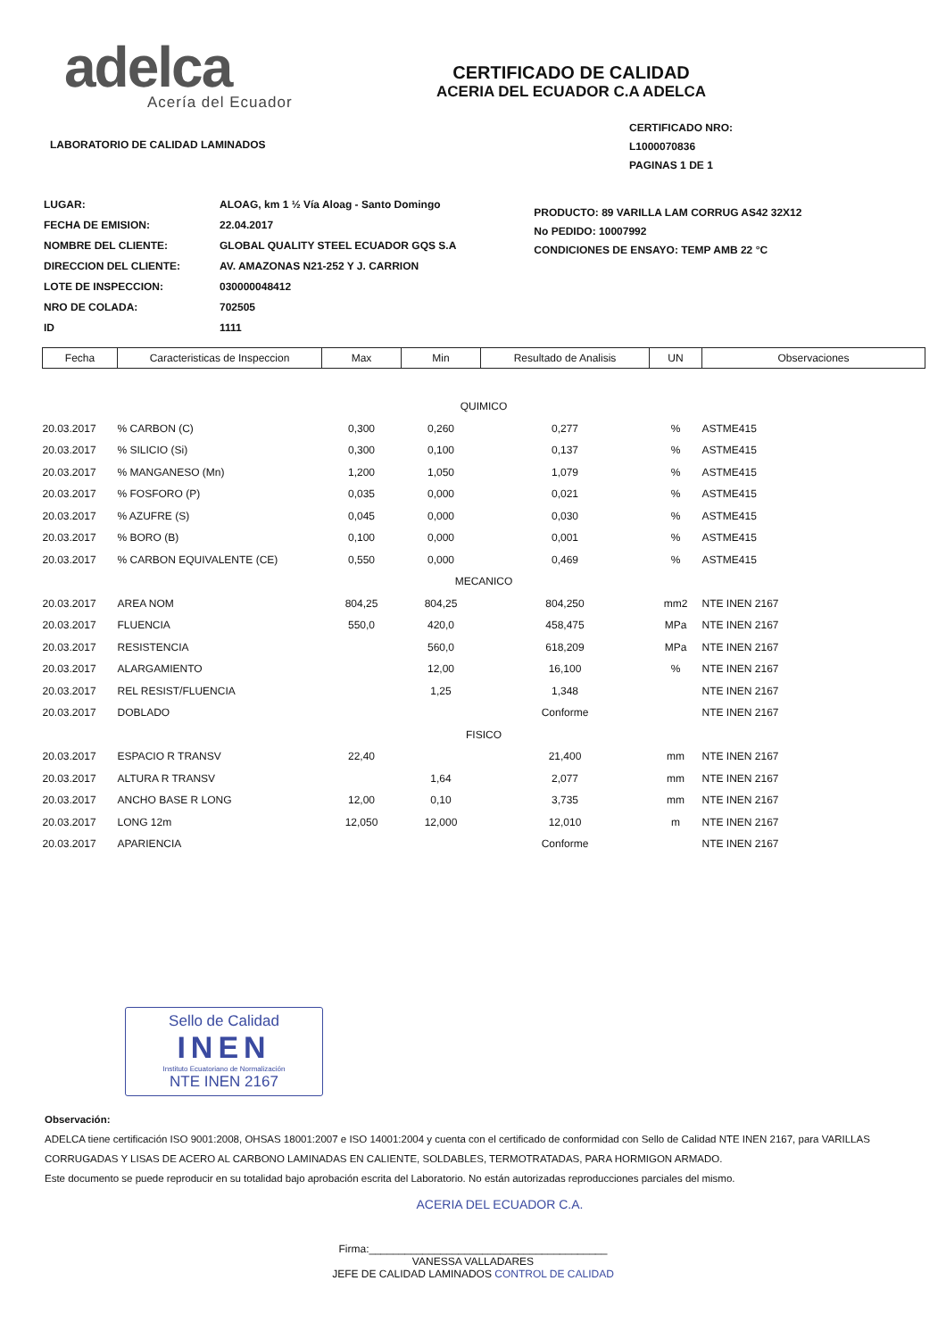adelca
Acería del Ecuador
LABORATORIO DE CALIDAD LAMINADOS
CERTIFICADO DE CALIDAD
ACERIA DEL ECUADOR C.A ADELCA
CERTIFICADO NRO: L1000070836
PAGINAS 1 DE 1
| LUGAR: | ALOAG, km 1 ½ Vía Aloag - Santo Domingo |
| FECHA DE EMISION: | 22.04.2017 |
| NOMBRE DEL CLIENTE: | GLOBAL QUALITY STEEL ECUADOR GQS S.A |
| DIRECCION DEL CLIENTE: | AV. AMAZONAS N21-252 Y J. CARRION |
| LOTE DE INSPECCION: | 030000048412 |
| NRO DE COLADA: | 702505 |
| ID | 1111 |
PRODUCTO: 89 VARILLA LAM CORRUG AS42 32X12
No PEDIDO: 10007992
CONDICIONES DE ENSAYO: TEMP AMB 22 °C
| Fecha | Caracteristicas de Inspeccion | Max | Min | Resultado de Analisis | UN | Observaciones |
| --- | --- | --- | --- | --- | --- | --- |
| QUIMICO | | | | | | |
| 20.03.2017 | % CARBON (C) | 0,300 | 0,260 | 0,277 | % | ASTME415 |
| 20.03.2017 | % SILICIO (Si) | 0,300 | 0,100 | 0,137 | % | ASTME415 |
| 20.03.2017 | % MANGANESO (Mn) | 1,200 | 1,050 | 1,079 | % | ASTME415 |
| 20.03.2017 | % FOSFORO (P) | 0,035 | 0,000 | 0,021 | % | ASTME415 |
| 20.03.2017 | % AZUFRE (S) | 0,045 | 0,000 | 0,030 | % | ASTME415 |
| 20.03.2017 | % BORO (B) | 0,100 | 0,000 | 0,001 | % | ASTME415 |
| 20.03.2017 | % CARBON EQUIVALENTE (CE) | 0,550 | 0,000 | 0,469 | % | ASTME415 |
| MECANICO | | | | | | |
| 20.03.2017 | AREA NOM | 804,25 | 804,25 | 804,250 | mm2 | NTE INEN 2167 |
| 20.03.2017 | FLUENCIA | 550,0 | 420,0 | 458,475 | MPa | NTE INEN 2167 |
| 20.03.2017 | RESISTENCIA | | 560,0 | 618,209 | MPa | NTE INEN 2167 |
| 20.03.2017 | ALARGAMIENTO | | 12,00 | 16,100 | % | NTE INEN 2167 |
| 20.03.2017 | REL RESIST/FLUENCIA | | 1,25 | 1,348 | | NTE INEN 2167 |
| 20.03.2017 | DOBLADO | | | Conforme | | NTE INEN 2167 |
| FISICO | | | | | | |
| 20.03.2017 | ESPACIO R TRANSV | 22,40 | | 21,400 | mm | NTE INEN 2167 |
| 20.03.2017 | ALTURA R TRANSV | | 1,64 | 2,077 | mm | NTE INEN 2167 |
| 20.03.2017 | ANCHO BASE R LONG | 12,00 | 0,10 | 3,735 | mm | NTE INEN 2167 |
| 20.03.2017 | LONG 12m | 12,050 | 12,000 | 12,010 | m | NTE INEN 2167 |
| 20.03.2017 | APARIENCIA | | | Conforme | | NTE INEN 2167 |
Sello de Calidad
INEN
Instituto Ecuatoriano de Normalización
NTE INEN 2167
Observación:
ADELCA tiene certificación ISO 9001:2008, OHSAS 18001:2007 e ISO 14001:2004 y cuenta con el certificado de conformidad con Sello de Calidad NTE INEN 2167, para VARILLAS CORRUGADAS Y LISAS DE ACERO AL CARBONO LAMINADAS EN CALIENTE, SOLDABLES, TERMOTRATADAS, PARA HORMIGON ARMADO.
Este documento se puede reproducir en su totalidad bajo aprobación escrita del Laboratorio. No están autorizadas reproducciones parciales del mismo.
ACERIA DEL ECUADOR C.A.
Firma:________________________________________
VANESSA VALLADARES
JEFE DE CALIDAD LAMINADOS CONTROL DE CALIDAD